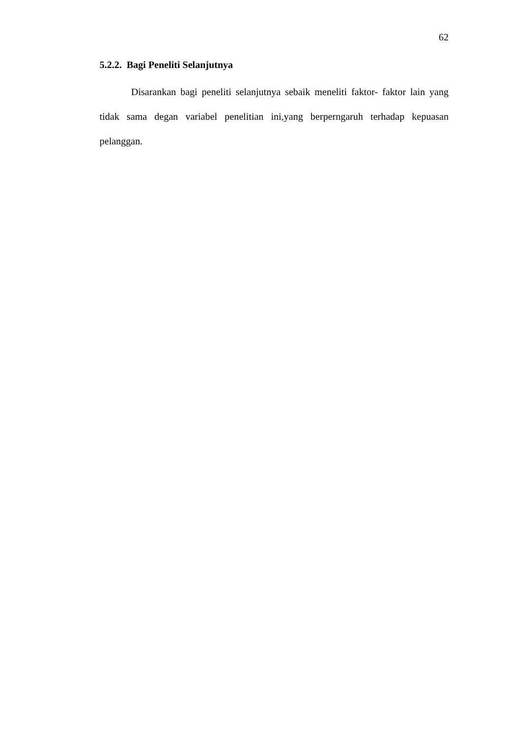62
5.2.2. Bagi Peneliti Selanjutnya
Disarankan bagi peneliti selanjutnya sebaik meneliti faktor- faktor lain yang tidak sama degan variabel penelitian ini,yang berperngaruh terhadap kepuasan pelanggan.